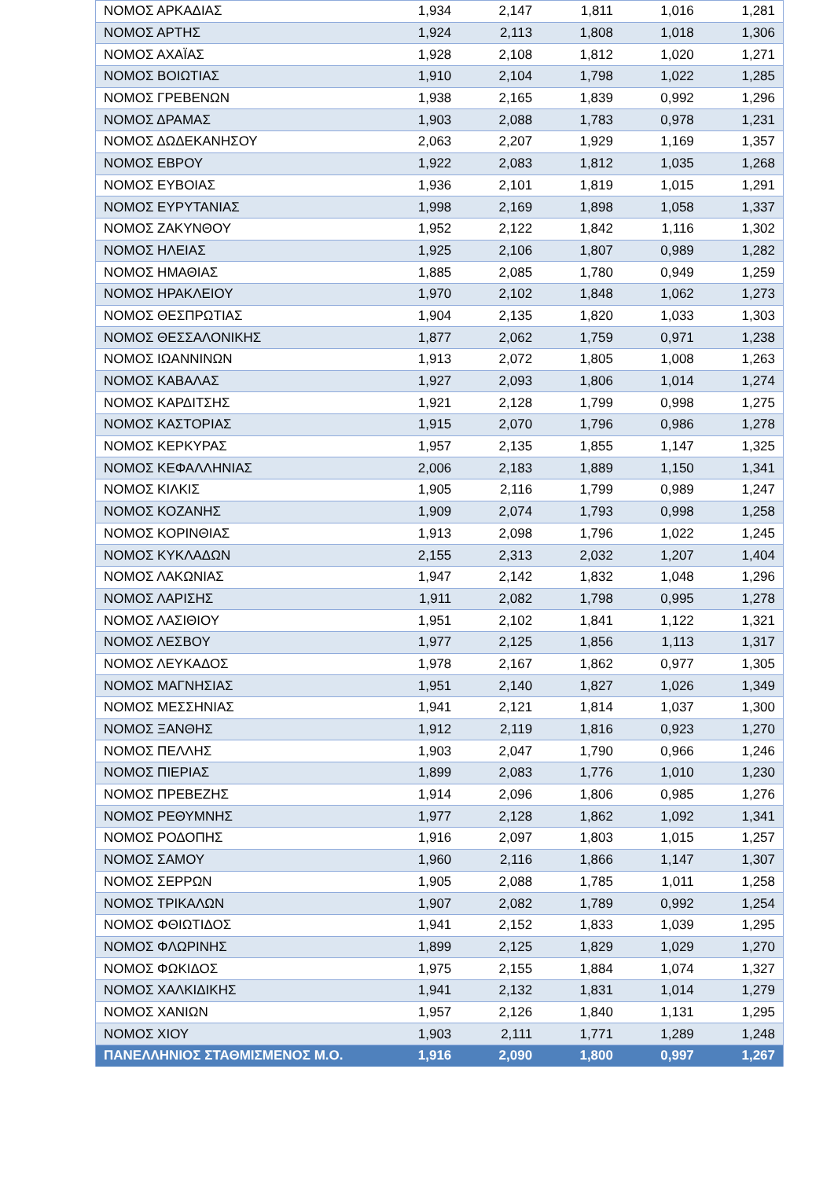| ΝΟΜΟΣ ΑΡΚΑΔΙΑΣ | 1,934 | 2,147 | 1,811 | 1,016 | 1,281 |
| ΝΟΜΟΣ ΑΡΤΗΣ | 1,924 | 2,113 | 1,808 | 1,018 | 1,306 |
| ΝΟΜΟΣ ΑΧΑΪΑΣ | 1,928 | 2,108 | 1,812 | 1,020 | 1,271 |
| ΝΟΜΟΣ ΒΟΙΩΤΙΑΣ | 1,910 | 2,104 | 1,798 | 1,022 | 1,285 |
| ΝΟΜΟΣ ΓΡΕΒΕΝΩΝ | 1,938 | 2,165 | 1,839 | 0,992 | 1,296 |
| ΝΟΜΟΣ ΔΡΑΜΑΣ | 1,903 | 2,088 | 1,783 | 0,978 | 1,231 |
| ΝΟΜΟΣ ΔΩΔΕΚΑΝΗΣΟΥ | 2,063 | 2,207 | 1,929 | 1,169 | 1,357 |
| ΝΟΜΟΣ ΕΒΡΟΥ | 1,922 | 2,083 | 1,812 | 1,035 | 1,268 |
| ΝΟΜΟΣ ΕΥΒΟΙΑΣ | 1,936 | 2,101 | 1,819 | 1,015 | 1,291 |
| ΝΟΜΟΣ ΕΥΡΥΤΑΝΙΑΣ | 1,998 | 2,169 | 1,898 | 1,058 | 1,337 |
| ΝΟΜΟΣ ΖΑΚΥΝΘΟΥ | 1,952 | 2,122 | 1,842 | 1,116 | 1,302 |
| ΝΟΜΟΣ ΗΛΕΙΑΣ | 1,925 | 2,106 | 1,807 | 0,989 | 1,282 |
| ΝΟΜΟΣ ΗΜΑΘΙΑΣ | 1,885 | 2,085 | 1,780 | 0,949 | 1,259 |
| ΝΟΜΟΣ ΗΡΑΚΛΕΙΟΥ | 1,970 | 2,102 | 1,848 | 1,062 | 1,273 |
| ΝΟΜΟΣ ΘΕΣΠΡΩΤΙΑΣ | 1,904 | 2,135 | 1,820 | 1,033 | 1,303 |
| ΝΟΜΟΣ ΘΕΣΣΑΛΟΝΙΚΗΣ | 1,877 | 2,062 | 1,759 | 0,971 | 1,238 |
| ΝΟΜΟΣ ΙΩΑΝΝΙΝΩΝ | 1,913 | 2,072 | 1,805 | 1,008 | 1,263 |
| ΝΟΜΟΣ ΚΑΒΑΛΑΣ | 1,927 | 2,093 | 1,806 | 1,014 | 1,274 |
| ΝΟΜΟΣ ΚΑΡΔΙΤΣΗΣ | 1,921 | 2,128 | 1,799 | 0,998 | 1,275 |
| ΝΟΜΟΣ ΚΑΣΤΟΡΙΑΣ | 1,915 | 2,070 | 1,796 | 0,986 | 1,278 |
| ΝΟΜΟΣ ΚΕΡΚΥΡΑΣ | 1,957 | 2,135 | 1,855 | 1,147 | 1,325 |
| ΝΟΜΟΣ ΚΕΦΑΛΛΗΝΙΑΣ | 2,006 | 2,183 | 1,889 | 1,150 | 1,341 |
| ΝΟΜΟΣ ΚΙΛΚΙΣ | 1,905 | 2,116 | 1,799 | 0,989 | 1,247 |
| ΝΟΜΟΣ ΚΟΖΑΝΗΣ | 1,909 | 2,074 | 1,793 | 0,998 | 1,258 |
| ΝΟΜΟΣ ΚΟΡΙΝΘΙΑΣ | 1,913 | 2,098 | 1,796 | 1,022 | 1,245 |
| ΝΟΜΟΣ ΚΥΚΛΑΔΩΝ | 2,155 | 2,313 | 2,032 | 1,207 | 1,404 |
| ΝΟΜΟΣ ΛΑΚΩΝΙΑΣ | 1,947 | 2,142 | 1,832 | 1,048 | 1,296 |
| ΝΟΜΟΣ ΛΑΡΙΣΗΣ | 1,911 | 2,082 | 1,798 | 0,995 | 1,278 |
| ΝΟΜΟΣ ΛΑΣΙΘΙΟΥ | 1,951 | 2,102 | 1,841 | 1,122 | 1,321 |
| ΝΟΜΟΣ ΛΕΣΒΟΥ | 1,977 | 2,125 | 1,856 | 1,113 | 1,317 |
| ΝΟΜΟΣ ΛΕΥΚΑΔΟΣ | 1,978 | 2,167 | 1,862 | 0,977 | 1,305 |
| ΝΟΜΟΣ ΜΑΓΝΗΣΙΑΣ | 1,951 | 2,140 | 1,827 | 1,026 | 1,349 |
| ΝΟΜΟΣ ΜΕΣΣΗΝΙΑΣ | 1,941 | 2,121 | 1,814 | 1,037 | 1,300 |
| ΝΟΜΟΣ ΞΑΝΘΗΣ | 1,912 | 2,119 | 1,816 | 0,923 | 1,270 |
| ΝΟΜΟΣ ΠΕΛΛΗΣ | 1,903 | 2,047 | 1,790 | 0,966 | 1,246 |
| ΝΟΜΟΣ ΠΙΕΡΙΑΣ | 1,899 | 2,083 | 1,776 | 1,010 | 1,230 |
| ΝΟΜΟΣ ΠΡΕΒΕΖΗΣ | 1,914 | 2,096 | 1,806 | 0,985 | 1,276 |
| ΝΟΜΟΣ ΡΕΘΥΜΝΗΣ | 1,977 | 2,128 | 1,862 | 1,092 | 1,341 |
| ΝΟΜΟΣ ΡΟΔΟΠΗΣ | 1,916 | 2,097 | 1,803 | 1,015 | 1,257 |
| ΝΟΜΟΣ ΣΑΜΟΥ | 1,960 | 2,116 | 1,866 | 1,147 | 1,307 |
| ΝΟΜΟΣ ΣΕΡΡΩΝ | 1,905 | 2,088 | 1,785 | 1,011 | 1,258 |
| ΝΟΜΟΣ ΤΡΙΚΑΛΩΝ | 1,907 | 2,082 | 1,789 | 0,992 | 1,254 |
| ΝΟΜΟΣ ΦΘΙΩΤΙΔΟΣ | 1,941 | 2,152 | 1,833 | 1,039 | 1,295 |
| ΝΟΜΟΣ ΦΛΩΡΙΝΗΣ | 1,899 | 2,125 | 1,829 | 1,029 | 1,270 |
| ΝΟΜΟΣ ΦΩΚΙΔΟΣ | 1,975 | 2,155 | 1,884 | 1,074 | 1,327 |
| ΝΟΜΟΣ ΧΑΛΚΙΔΙΚΗΣ | 1,941 | 2,132 | 1,831 | 1,014 | 1,279 |
| ΝΟΜΟΣ ΧΑΝΙΩΝ | 1,957 | 2,126 | 1,840 | 1,131 | 1,295 |
| ΝΟΜΟΣ ΧΙΟΥ | 1,903 | 2,111 | 1,771 | 1,289 | 1,248 |
| ΠΑΝΕΛΛΗΝΙΟΣ ΣΤΑΘΜΙΣΜΕΝΟΣ Μ.Ο. | 1,916 | 2,090 | 1,800 | 0,997 | 1,267 |